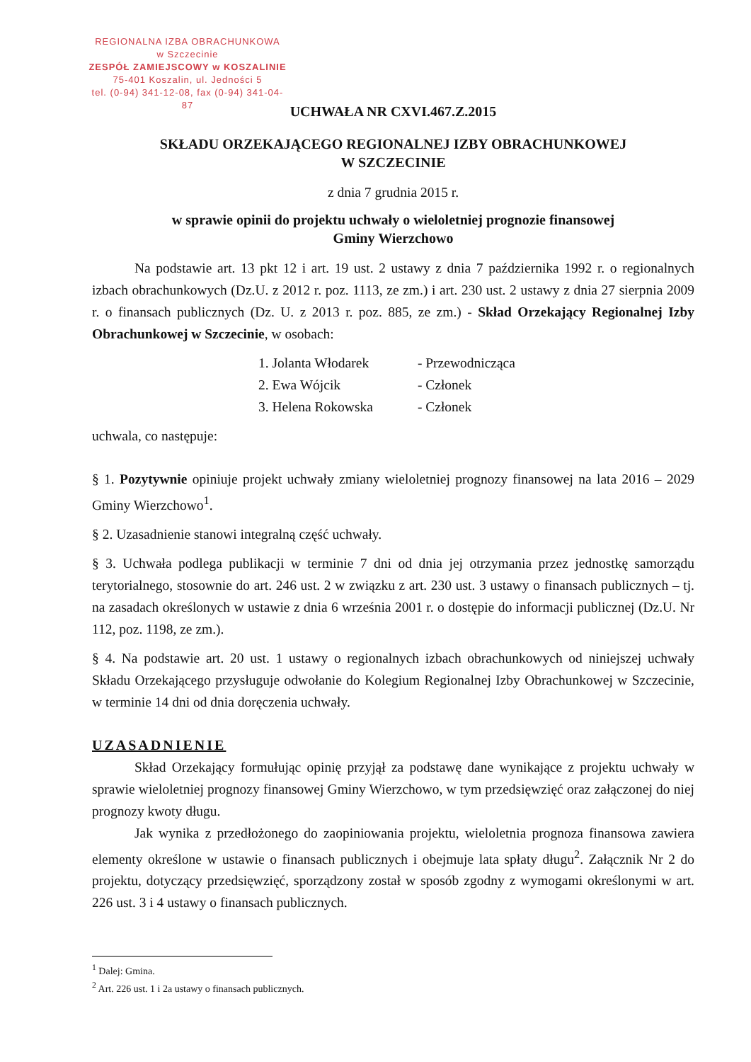REGIONALNA IZBA OBRACHUNKOWA
w Szczecinie
ZESPÓŁ ZAMIEJSCOWY w KOSZALINIE
75-401 Koszalin, ul. Jedności 5
tel. (0-94) 341-12-08, fax (0-94) 341-04-87
UCHWAŁA NR CXVI.467.Z.2015
SKŁADU ORZEKAJĄCEGO REGIONALNEJ IZBY OBRACHUNKOWEJ
W SZCZECINIE
z dnia 7 grudnia 2015 r.
w sprawie opinii do projektu uchwały o wieloletniej prognozie finansowej
Gminy Wierzchowo
Na podstawie art. 13 pkt 12 i art. 19 ust. 2 ustawy z dnia 7 października 1992 r. o regionalnych izbach obrachunkowych (Dz.U. z 2012 r. poz. 1113, ze zm.) i art. 230 ust. 2 ustawy z dnia 27 sierpnia 2009 r. o finansach publicznych (Dz. U. z 2013 r. poz. 885, ze zm.) - Skład Orzekający Regionalnej Izby Obrachunkowej w Szczecinie, w osobach:
1. Jolanta Włodarek - Przewodnicząca
2. Ewa Wójcik - Członek
3. Helena Rokowska - Członek
uchwala, co następuje:
§ 1. Pozytywnie opiniuje projekt uchwały zmiany wieloletniej prognozy finansowej na lata 2016 – 2029 Gminy Wierzchowo<sup>1</sup>.
§ 2. Uzasadnienie stanowi integralną część uchwały.
§ 3. Uchwała podlega publikacji w terminie 7 dni od dnia jej otrzymania przez jednostkę samorządu terytorialnego, stosownie do art. 246 ust. 2 w związku z art. 230 ust. 3 ustawy o finansach publicznych – tj. na zasadach określonych w ustawie z dnia 6 września 2001 r. o dostępie do informacji publicznej (Dz.U. Nr 112, poz. 1198, ze zm.).
§ 4. Na podstawie art. 20 ust. 1 ustawy o regionalnych izbach obrachunkowych od niniejszej uchwały Składu Orzekającego przysługuje odwołanie do Kolegium Regionalnej Izby Obrachunkowej w Szczecinie, w terminie 14 dni od dnia doręczenia uchwały.
UZASADNIENIE
Skład Orzekający formułując opinię przyjął za podstawę dane wynikające z projektu uchwały w sprawie wieloletniej prognozy finansowej Gminy Wierzchowo, w tym przedsięwzięć oraz załączonej do niej prognozy kwoty długu.
Jak wynika z przedłożonego do zaopiniowania projektu, wieloletnia prognoza finansowa zawiera elementy określone w ustawie o finansach publicznych i obejmuje lata spłaty długu<sup>2</sup>. Załącznik Nr 2 do projektu, dotyczący przedsięwzięć, sporządzony został w sposób zgodny z wymogami określonymi w art. 226 ust. 3 i 4 ustawy o finansach publicznych.
<sup>1</sup> Dalej: Gmina.
<sup>2</sup> Art. 226 ust. 1 i 2a ustawy o finansach publicznych.